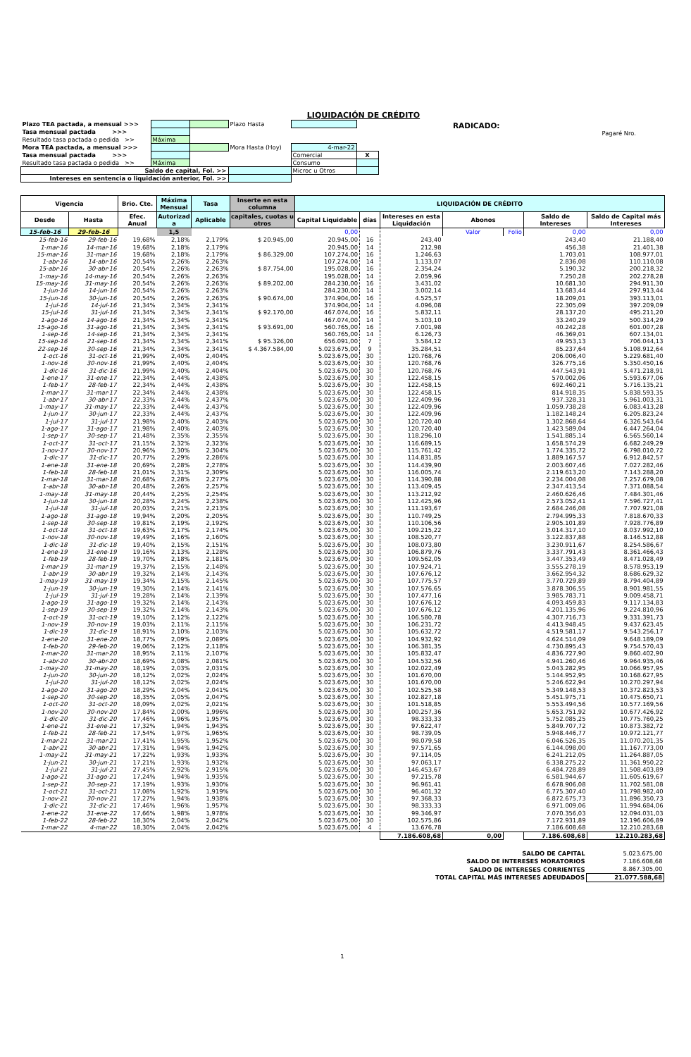LIQUIDACIÓN DE CRÉDITO
| Plazo TEA pactada, a mensual >>> | | | Plazo Hasta | | |
| Tasa mensual pactada >>> | | | | | |
| Resultado tasa pactada o pedida >> | Máxima | | | | |
| Mora TEA pactada, a mensual >>> | | | Mora Hasta (Hoy) | 4-mar-22 | |
| Tasa mensual pactada >>> | | | | Comercial | X |
| Resultado tasa pactada o pedida >> | Máxima | | | Consumo | |
| Saldo de capital, Fol. >> | | | | Microc u Otros | |
| Intereses en sentencia o liquidación anterior, Fol. >> | | | | | |
RADICADO:
Pagaré Nro.
| Vigencia | | Brio. Cte. | Máxima Mensual | Tasa | Inserte en esta columna | LIQUIDACIÓN DE CRÉDITO | | | | | | |
| --- | --- | --- | --- | --- | --- | --- | --- | --- | --- | --- | --- | --- |
| Desde | Hasta | Efec. Anual | Autorizad a | Aplicable | capitales, cuotas u otros | Capital Liquidable | días | Intereses en esta Liquidación | Abonos | | Saldo de Intereses | Saldo de Capital más Intereses |
| 15-feb-16 | 29-feb-16 | | 1,5 | | | 0,00 | | | Valor | Folio | 0,00 | 0,00 |
| 15-feb-16 | 29-feb-16 | 19,68% | 2,18% | 2,179% | $ 20.945,00 | 20.945,00 | 16 | 243,40 | | | 243,40 | 21.188,40 |
| 1-mar-16 | 14-mar-16 | 19,68% | 2,18% | 2,179% | | 20.945,00 | 14 | 212,98 | | | 456,38 | 21.401,38 |
| 15-mar-16 | 31-mar-16 | 19,68% | 2,18% | 2,179% | $ 86.329,00 | 107.274,00 | 16 | 1.246,63 | | | 1.703,01 | 108.977,01 |
| 1-abr-16 | 14-abr-16 | 20,54% | 2,26% | 2,263% | | 107.274,00 | 14 | 1.133,07 | | | 2.836,08 | 110.110,08 |
| 15-abr-16 | 30-abr-16 | 20,54% | 2,26% | 2,263% | $ 87.754,00 | 195.028,00 | 16 | 2.354,24 | | | 5.190,32 | 200.218,32 |
| 1-may-16 | 14-may-16 | 20,54% | 2,26% | 2,263% | | 195.028,00 | 14 | 2.059,96 | | | 7.250,28 | 202.278,28 |
| 15-may-16 | 31-may-16 | 20,54% | 2,26% | 2,263% | $ 89.202,00 | 284.230,00 | 16 | 3.431,02 | | | 10.681,30 | 294.911,30 |
| 1-jun-16 | 14-jun-16 | 20,54% | 2,26% | 2,263% | | 284.230,00 | 14 | 3.002,14 | | | 13.683,44 | 297.913,44 |
| 15-jun-16 | 30-jun-16 | 20,54% | 2,26% | 2,263% | $ 90.674,00 | 374.904,00 | 16 | 4.525,57 | | | 18.209,01 | 393.113,01 |
| 1-jul-16 | 14-jul-16 | 21,34% | 2,34% | 2,341% | | 374.904,00 | 14 | 4.096,08 | | | 22.305,09 | 397.209,09 |
| 15-jul-16 | 31-jul-16 | 21,34% | 2,34% | 2,341% | $ 92.170,00 | 467.074,00 | 16 | 5.832,11 | | | 28.137,20 | 495.211,20 |
| 1-ago-16 | 14-ago-16 | 21,34% | 2,34% | 2,341% | | 467.074,00 | 14 | 5.103,10 | | | 33.240,29 | 500.314,29 |
| 15-ago-16 | 31-ago-16 | 21,34% | 2,34% | 2,341% | $ 93.691,00 | 560.765,00 | 16 | 7.001,98 | | | 40.242,28 | 601.007,28 |
| 1-sep-16 | 14-sep-16 | 21,34% | 2,34% | 2,341% | | 560.765,00 | 14 | 6.126,73 | | | 46.369,01 | 607.134,01 |
| 15-sep-16 | 21-sep-16 | 21,34% | 2,34% | 2,341% | $ 95.326,00 | 656.091,00 | 7 | 3.584,12 | | | 49.953,13 | 706.044,13 |
| 22-sep-16 | 30-sep-16 | 21,34% | 2,34% | 2,341% | $ 4.367.584,00 | 5.023.675,00 | 9 | 35.284,51 | | | 85.237,64 | 5.108.912,64 |
| 1-oct-16 | 31-oct-16 | 21,99% | 2,40% | 2,404% | | 5.023.675,00 | 30 | 120.768,76 | | | 206.006,40 | 5.229.681,40 |
| 1-nov-16 | 30-nov-16 | 21,99% | 2,40% | 2,404% | | 5.023.675,00 | 30 | 120.768,76 | | | 326.775,16 | 5.350.450,16 |
| 1-dic-16 | 31-dic-16 | 21,99% | 2,40% | 2,404% | | 5.023.675,00 | 30 | 120.768,76 | | | 447.543,91 | 5.471.218,91 |
| 1-ene-17 | 31-ene-17 | 22,34% | 2,44% | 2,438% | | 5.023.675,00 | 30 | 122.458,15 | | | 570.002,06 | 5.593.677,06 |
| 1-feb-17 | 28-feb-17 | 22,34% | 2,44% | 2,438% | | 5.023.675,00 | 30 | 122.458,15 | | | 692.460,21 | 5.716.135,21 |
| 1-mar-17 | 31-mar-17 | 22,34% | 2,44% | 2,438% | | 5.023.675,00 | 30 | 122.458,15 | | | 814.918,35 | 5.838.593,35 |
| 1-abr-17 | 30-abr-17 | 22,33% | 2,44% | 2,437% | | 5.023.675,00 | 30 | 122.409,96 | | | 937.328,31 | 5.961.003,31 |
| 1-may-17 | 31-may-17 | 22,33% | 2,44% | 2,437% | | 5.023.675,00 | 30 | 122.409,96 | | | 1.059.738,28 | 6.083.413,28 |
| 1-jun-17 | 30-jun-17 | 22,33% | 2,44% | 2,437% | | 5.023.675,00 | 30 | 122.409,96 | | | 1.182.148,24 | 6.205.823,24 |
| 1-jul-17 | 31-jul-17 | 21,98% | 2,40% | 2,403% | | 5.023.675,00 | 30 | 120.720,40 | | | 1.302.868,64 | 6.326.543,64 |
| 1-ago-17 | 31-ago-17 | 21,98% | 2,40% | 2,403% | | 5.023.675,00 | 30 | 120.720,40 | | | 1.423.589,04 | 6.447.264,04 |
| 1-sep-17 | 30-sep-17 | 21,48% | 2,35% | 2,355% | | 5.023.675,00 | 30 | 118.296,10 | | | 1.541.885,14 | 6.565.560,14 |
| 1-oct-17 | 31-oct-17 | 21,15% | 2,32% | 2,323% | | 5.023.675,00 | 30 | 116.689,15 | | | 1.658.574,29 | 6.682.249,29 |
| 1-nov-17 | 30-nov-17 | 20,96% | 2,30% | 2,304% | | 5.023.675,00 | 30 | 115.761,42 | | | 1.774.335,72 | 6.798.010,72 |
| 1-dic-17 | 31-dic-17 | 20,77% | 2,29% | 2,286% | | 5.023.675,00 | 30 | 114.831,85 | | | 1.889.167,57 | 6.912.842,57 |
| 1-ene-18 | 31-ene-18 | 20,69% | 2,28% | 2,278% | | 5.023.675,00 | 30 | 114.439,90 | | | 2.003.607,46 | 7.027.282,46 |
| 1-feb-18 | 28-feb-18 | 21,01% | 2,31% | 2,309% | | 5.023.675,00 | 30 | 116.005,74 | | | 2.119.613,20 | 7.143.288,20 |
| 1-mar-18 | 31-mar-18 | 20,68% | 2,28% | 2,277% | | 5.023.675,00 | 30 | 114.390,88 | | | 2.234.004,08 | 7.257.679,08 |
| 1-abr-18 | 30-abr-18 | 20,48% | 2,26% | 2,257% | | 5.023.675,00 | 30 | 113.409,45 | | | 2.347.413,54 | 7.371.088,54 |
| 1-may-18 | 31-may-18 | 20,44% | 2,25% | 2,254% | | 5.023.675,00 | 30 | 113.212,92 | | | 2.460.626,46 | 7.484.301,46 |
| 1-jun-18 | 30-jun-18 | 20,28% | 2,24% | 2,238% | | 5.023.675,00 | 30 | 112.425,96 | | | 2.573.052,41 | 7.596.727,41 |
| 1-jul-18 | 31-jul-18 | 20,03% | 2,21% | 2,213% | | 5.023.675,00 | 30 | 111.193,67 | | | 2.684.246,08 | 7.707.921,08 |
| 1-ago-18 | 31-ago-18 | 19,94% | 2,20% | 2,205% | | 5.023.675,00 | 30 | 110.749,25 | | | 2.794.995,33 | 7.818.670,33 |
| 1-sep-18 | 30-sep-18 | 19,81% | 2,19% | 2,192% | | 5.023.675,00 | 30 | 110.106,56 | | | 2.905.101,89 | 7.928.776,89 |
| 1-oct-18 | 31-oct-18 | 19,63% | 2,17% | 2,174% | | 5.023.675,00 | 30 | 109.215,22 | | | 3.014.317,10 | 8.037.992,10 |
| 1-nov-18 | 30-nov-18 | 19,49% | 2,16% | 2,160% | | 5.023.675,00 | 30 | 108.520,77 | | | 3.122.837,88 | 8.146.512,88 |
| 1-dic-18 | 31-dic-18 | 19,40% | 2,15% | 2,151% | | 5.023.675,00 | 30 | 108.073,80 | | | 3.230.911,67 | 8.254.586,67 |
| 1-ene-19 | 31-ene-19 | 19,16% | 2,13% | 2,128% | | 5.023.675,00 | 30 | 106.879,76 | | | 3.337.791,43 | 8.361.466,43 |
| 1-feb-19 | 28-feb-19 | 19,70% | 2,18% | 2,181% | | 5.023.675,00 | 30 | 109.562,05 | | | 3.447.353,49 | 8.471.028,49 |
| 1-mar-19 | 31-mar-19 | 19,37% | 2,15% | 2,148% | | 5.023.675,00 | 30 | 107.924,71 | | | 3.555.278,19 | 8.578.953,19 |
| 1-abr-19 | 30-abr-19 | 19,32% | 2,14% | 2,143% | | 5.023.675,00 | 30 | 107.676,12 | | | 3.662.954,32 | 8.686.629,32 |
| 1-may-19 | 31-may-19 | 19,34% | 2,15% | 2,145% | | 5.023.675,00 | 30 | 107.775,57 | | | 3.770.729,89 | 8.794.404,89 |
| 1-jun-19 | 30-jun-19 | 19,30% | 2,14% | 2,141% | | 5.023.675,00 | 30 | 107.576,65 | | | 3.878.306,55 | 8.901.981,55 |
| 1-jul-19 | 31-jul-19 | 19,28% | 2,14% | 2,139% | | 5.023.675,00 | 30 | 107.477,16 | | | 3.985.783,71 | 9.009.458,71 |
| 1-ago-19 | 31-ago-19 | 19,32% | 2,14% | 2,143% | | 5.023.675,00 | 30 | 107.676,12 | | | 4.093.459,83 | 9.117.134,83 |
| 1-sep-19 | 30-sep-19 | 19,32% | 2,14% | 2,143% | | 5.023.675,00 | 30 | 107.676,12 | | | 4.201.135,96 | 9.224.810,96 |
| 1-oct-19 | 31-oct-19 | 19,10% | 2,12% | 2,122% | | 5.023.675,00 | 30 | 106.580,78 | | | 4.307.716,73 | 9.331.391,73 |
| 1-nov-19 | 30-nov-19 | 19,03% | 2,11% | 2,115% | | 5.023.675,00 | 30 | 106.231,72 | | | 4.413.948,45 | 9.437.623,45 |
| 1-dic-19 | 31-dic-19 | 18,91% | 2,10% | 2,103% | | 5.023.675,00 | 30 | 105.632,72 | | | 4.519.581,17 | 9.543.256,17 |
| 1-ene-20 | 31-ene-20 | 18,77% | 2,09% | 2,089% | | 5.023.675,00 | 30 | 104.932,92 | | | 4.624.514,09 | 9.648.189,09 |
| 1-feb-20 | 29-feb-20 | 19,06% | 2,12% | 2,118% | | 5.023.675,00 | 30 | 106.381,35 | | | 4.730.895,43 | 9.754.570,43 |
| 1-mar-20 | 31-mar-20 | 18,95% | 2,11% | 2,107% | | 5.023.675,00 | 30 | 105.832,47 | | | 4.836.727,90 | 9.860.402,90 |
| 1-abr-20 | 30-abr-20 | 18,69% | 2,08% | 2,081% | | 5.023.675,00 | 30 | 104.532,56 | | | 4.941.260,46 | 9.964.935,46 |
| 1-may-20 | 31-may-20 | 18,19% | 2,03% | 2,031% | | 5.023.675,00 | 30 | 102.022,49 | | | 5.043.282,95 | 10.066.957,95 |
| 1-jun-20 | 30-jun-20 | 18,12% | 2,02% | 2,024% | | 5.023.675,00 | 30 | 101.670,00 | | | 5.144.952,95 | 10.168.627,95 |
| 1-jul-20 | 31-jul-20 | 18,12% | 2,02% | 2,024% | | 5.023.675,00 | 30 | 101.670,00 | | | 5.246.622,94 | 10.270.297,94 |
| 1-ago-20 | 31-ago-20 | 18,29% | 2,04% | 2,041% | | 5.023.675,00 | 30 | 102.525,58 | | | 5.349.148,53 | 10.372.823,53 |
| 1-sep-20 | 30-sep-20 | 18,35% | 2,05% | 2,047% | | 5.023.675,00 | 30 | 102.827,18 | | | 5.451.975,71 | 10.475.650,71 |
| 1-oct-20 | 31-oct-20 | 18,09% | 2,02% | 2,021% | | 5.023.675,00 | 30 | 101.518,85 | | | 5.553.494,56 | 10.577.169,56 |
| 1-nov-20 | 30-nov-20 | 17,84% | 2,00% | 1,996% | | 5.023.675,00 | 30 | 100.257,36 | | | 5.653.751,92 | 10.677.426,92 |
| 1-dic-20 | 31-dic-20 | 17,46% | 1,96% | 1,957% | | 5.023.675,00 | 30 | 98.333,33 | | | 5.752.085,25 | 10.775.760,25 |
| 1-ene-21 | 31-ene-21 | 17,32% | 1,94% | 1,943% | | 5.023.675,00 | 30 | 97.622,47 | | | 5.849.707,72 | 10.873.382,72 |
| 1-feb-21 | 28-feb-21 | 17,54% | 1,97% | 1,965% | | 5.023.675,00 | 30 | 98.739,05 | | | 5.948.446,77 | 10.972.121,77 |
| 1-mar-21 | 31-mar-21 | 17,41% | 1,95% | 1,952% | | 5.023.675,00 | 30 | 98.079,58 | | | 6.046.526,35 | 11.070.201,35 |
| 1-abr-21 | 30-abr-21 | 17,31% | 1,94% | 1,942% | | 5.023.675,00 | 30 | 97.571,65 | | | 6.144.098,00 | 11.167.773,00 |
| 1-may-21 | 31-may-21 | 17,22% | 1,93% | 1,933% | | 5.023.675,00 | 30 | 97.114,05 | | | 6.241.212,05 | 11.264.887,05 |
| 1-jun-21 | 30-jun-21 | 17,21% | 1,93% | 1,932% | | 5.023.675,00 | 30 | 97.063,17 | | | 6.338.275,22 | 11.361.950,22 |
| 1-jul-21 | 31-jul-21 | 27,45% | 2,92% | 2,915% | | 5.023.675,00 | 30 | 146.453,67 | | | 6.484.728,89 | 11.508.403,89 |
| 1-ago-21 | 31-ago-21 | 17,24% | 1,94% | 1,935% | | 5.023.675,00 | 30 | 97.215,78 | | | 6.581.944,67 | 11.605.619,67 |
| 1-sep-21 | 30-sep-21 | 17,19% | 1,93% | 1,930% | | 5.023.675,00 | 30 | 96.961,41 | | | 6.678.906,08 | 11.702.581,08 |
| 1-oct-21 | 31-oct-21 | 17,08% | 1,92% | 1,919% | | 5.023.675,00 | 30 | 96.401,32 | | | 6.775.307,40 | 11.798.982,40 |
| 1-nov-21 | 30-nov-21 | 17,27% | 1,94% | 1,938% | | 5.023.675,00 | 30 | 97.368,33 | | | 6.872.675,73 | 11.896.350,73 |
| 1-dic-21 | 31-dic-21 | 17,46% | 1,96% | 1,957% | | 5.023.675,00 | 30 | 98.333,33 | | | 6.971.009,06 | 11.994.684,06 |
| 1-ene-22 | 31-ene-22 | 17,66% | 1,98% | 1,978% | | 5.023.675,00 | 30 | 99.346,97 | | | 7.070.356,03 | 12.094.031,03 |
| 1-feb-22 | 28-feb-22 | 18,30% | 2,04% | 2,042% | | 5.023.675,00 | 30 | 102.575,86 | | | 7.172.931,89 | 12.196.606,89 |
| 1-mar-22 | 4-mar-22 | 18,30% | 2,04% | 2,042% | | 5.023.675,00 | 4 | 13.676,78 | | | 7.186.608,68 | 12.210.283,68 |
| | | | | | | | | 7.186.608,68 | 0,00 | | 7.186.608,68 | 12.210.283,68 |
| SALDO DE CAPITAL | 5.023.675,00 |
| SALDO DE INTERESES MORATORIOS | 7.186.608,68 |
| SALDO DE INTERESES CORRIENTES | 8.867.305,00 |
| TOTAL CAPITAL MÁS INTERESES ADEUDADOS | 21.077.588,68 |
1